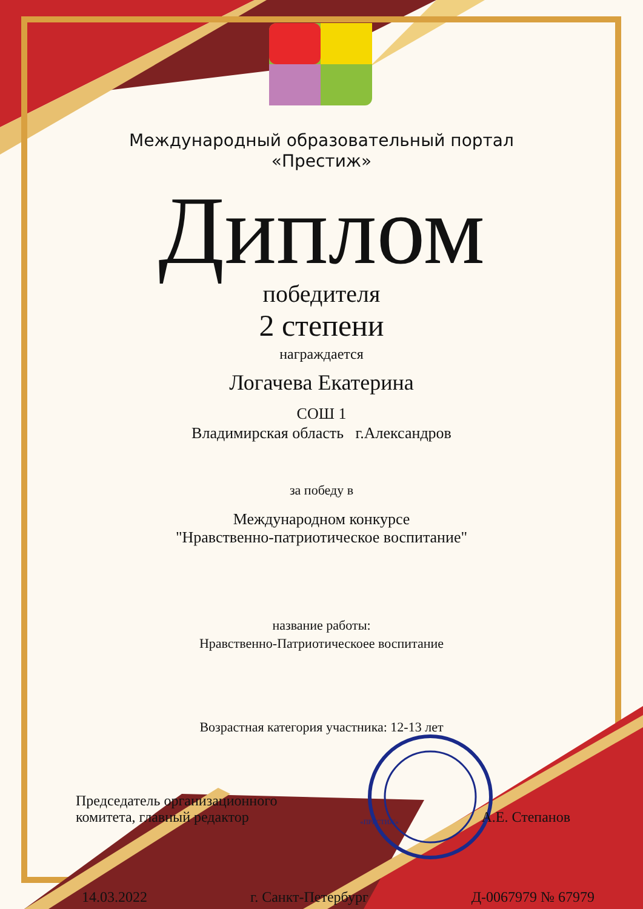Международный образовательный портал
«Престиж»
Диплом
победителя
2 степени
награждается
Логачева Екатерина
СОШ 1
Владимирская область г.Александров
за победу в
Международном конкурсе
"Нравственно-патриотическое воспитание"
название работы:
Нравственно-Патриотическоее воспитание
Возрастная категория участника: 12-13 лет
Председатель организационного
комитета, главный редактор
«ПРЕСТИЖ»
А.Е. Степанов
14.03.2022 г. Санкт-Петербург Д-0067979 № 67979